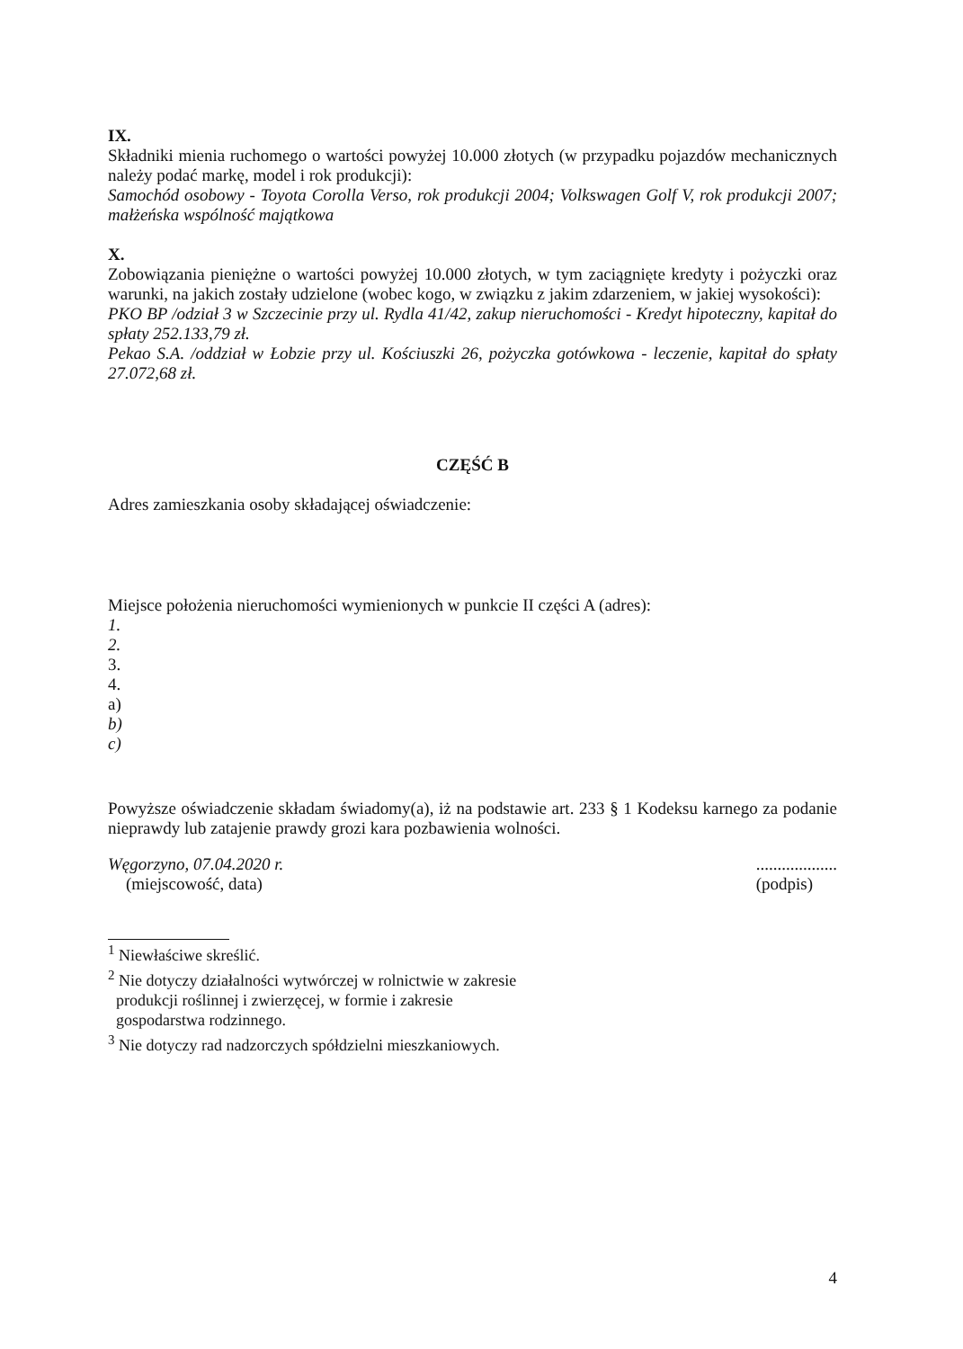IX.
Składniki mienia ruchomego o wartości powyżej 10.000 złotych (w przypadku pojazdów mechanicznych należy podać markę, model i rok produkcji):
Samochód osobowy - Toyota Corolla Verso, rok produkcji 2004; Volkswagen Golf V, rok produkcji 2007; małżeńska wspólność majątkowa
X.
Zobowiązania pieniężne o wartości powyżej 10.000 złotych, w tym zaciągnięte kredyty i pożyczki oraz warunki, na jakich zostały udzielone (wobec kogo, w związku z jakim zdarzeniem, w jakiej wysokości):
PKO BP /odział 3 w Szczecinie przy ul. Rydla 41/42, zakup nieruchomości - Kredyt hipoteczny, kapitał do spłaty 252.133,79 zł.
Pekao S.A. /oddział w Łobzie przy ul. Kościuszki 26, pożyczka gotówkowa - leczenie, kapitał do spłaty 27.072,68 zł.
CZĘŚĆ B
Adres zamieszkania osoby składającej oświadczenie:
Miejsce położenia nieruchomości wymienionych w punkcie II części A (adres):
1.
2.
3.
4.
a)
b)
c)
Powyższe oświadczenie składam świadomy(a), iż na podstawie art. 233 § 1 Kodeksu karnego za podanie nieprawdy lub zatajenie prawdy grozi kara pozbawienia wolności.
Węgorzyno, 07.04.2020 r.
(miejscowość, data)
...................
(podpis)
<sup>1</sup> Niewłaściwe skreślić.
<sup>2</sup> Nie dotyczy działalności wytwórczej w rolnictwie w zakresie
produkcji roślinnej i zwierzęcej, w formie i zakresie
gospodarstwa rodzinnego.
<sup>3</sup> Nie dotyczy rad nadzorczych spółdzielni mieszkaniowych.
4